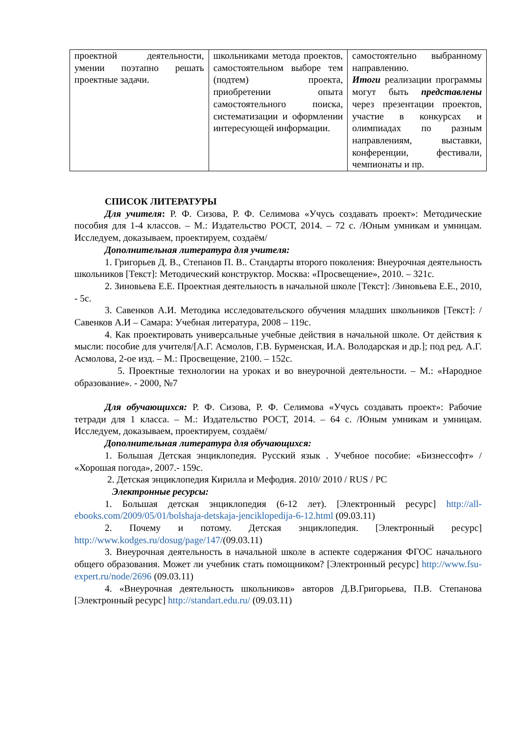| проектной деятельности, умении поэтапно решать проектные задачи. | школьниками метода проектов, самостоятельном выборе тем (подтем) проекта, приобретении опыта самостоятельного поиска, систематизации и оформлении интересующей информации. | самостоятельно выбранному направлению. Итоги реализации программы могут быть представлены через презентации проектов, участие в конкурсах и олимпиадах по разным направлениям, выставки, конференции, фестивали, чемпионаты и пр. |
СПИСОК ЛИТЕРАТУРЫ
Для учителя: Р. Ф. Сизова, Р. Ф. Селимова «Учусь создавать проект»: Методические пособия для 1-4 классов. – М.: Издательство РОСТ, 2014. – 72 с. /Юным умникам и умницам. Исследуем, доказываем, проектируем, создаём/
Дополнительная литература для учителя:
1. Григорьев Д. В., Степанов П. В.. Стандарты второго поколения: Внеурочная деятельность школьников [Текст]: Методический конструктор. Москва: «Просвещение», 2010. – 321с.
2. Зиновьева Е.Е. Проектная деятельность в начальной школе [Текст]: /Зиновьева Е.Е., 2010, - 5с.
3. Савенков А.И. Методика исследовательского обучения младших школьников [Текст]: / Савенков А.И – Самара: Учебная литература, 2008 – 119с.
4. Как проектировать универсальные учебные действия в начальной школе. От действия к мысли: пособие для учителя/[А.Г. Асмолов, Г.В. Бурменская, И.А. Володарская и др.]; под ред. А.Г. Асмолова, 2-ое изд. – М.: Просвещение, 2100. – 152с.
5. Проектные технологии на уроках и во внеурочной деятельности. – М.: «Народное образование». - 2000, №7
Для обучающихся: Р. Ф. Сизова, Р. Ф. Селимова «Учусь создавать проект»: Рабочие тетради для 1 класса. – М.: Издательство РОСТ, 2014. – 64 с. /Юным умникам и умницам. Исследуем, доказываем, проектируем, создаём/
Дополнительная литература для обучающихся:
1. Большая Детская энциклопедия. Русский язык . Учебное пособие: «Бизнессофт» / «Хорошая погода», 2007.- 159с.
2. Детская энциклопедия Кирилла и Мефодия. 2010/ 2010 / RUS / PC
Электронные ресурсы:
1. Большая детская энциклопедия (6-12 лет). [Электронный ресурс] http://all-ebooks.com/2009/05/01/bolshaja-detskaja-jenciklopedija-6-12.html (09.03.11)
2. Почему и потому. Детская энциклопедия. [Электронный ресурс] http://www.kodges.ru/dosug/page/147/(09.03.11)
3. Внеурочная деятельность в начальной школе в аспекте содержания ФГОС начального общего образования. Может ли учебник стать помощником? [Электронный ресурс] http://www.fsu-expert.ru/node/2696 (09.03.11)
4. «Внеурочная деятельность школьников» авторов Д.В.Григорьева, П.В. Степанова [Электронный ресурс] http://standart.edu.ru/ (09.03.11)